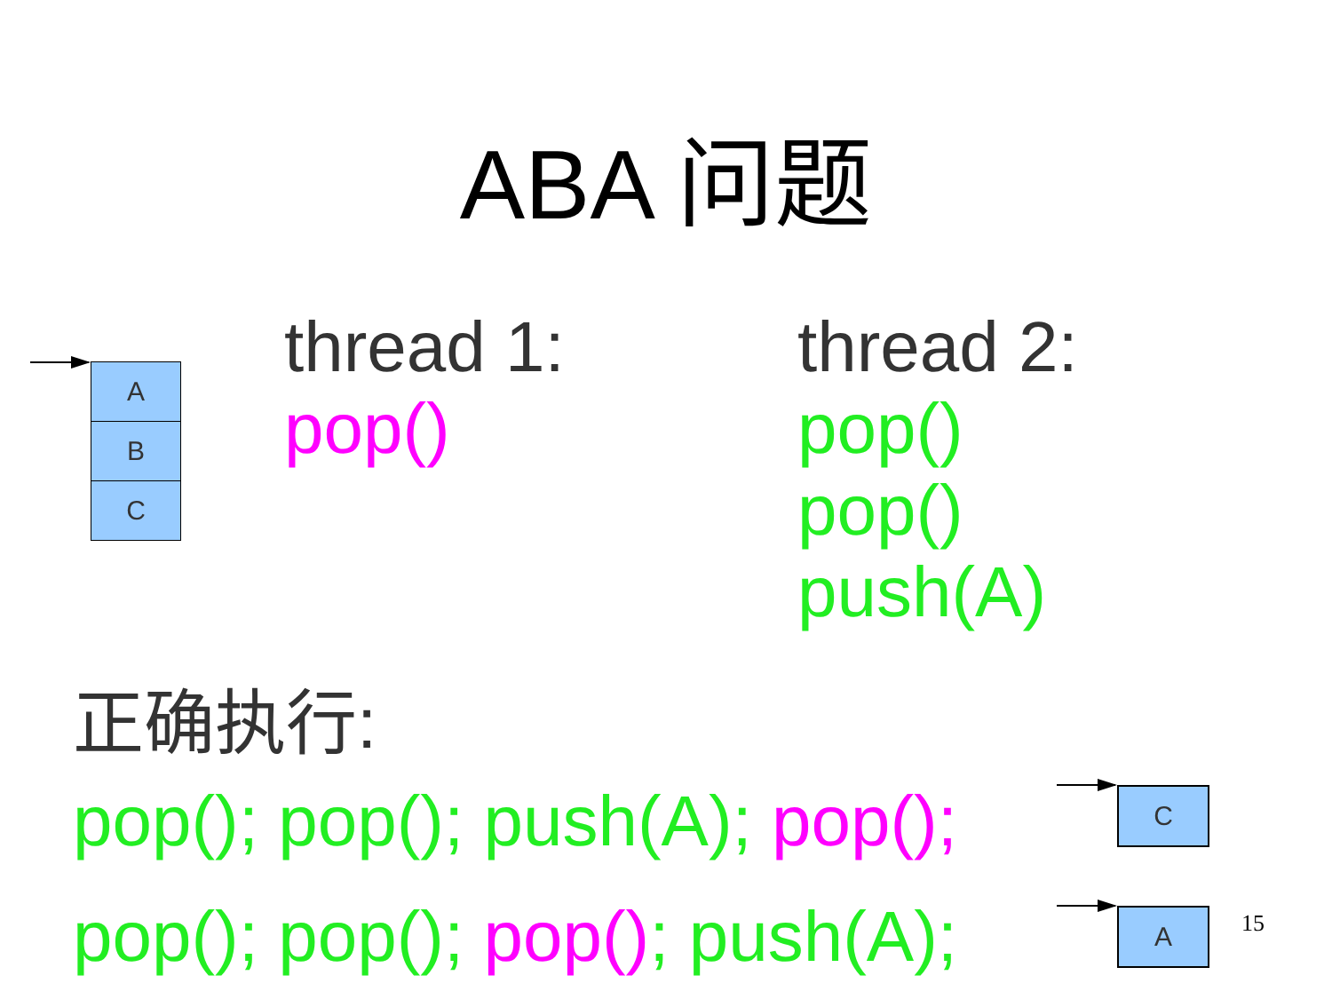ABA 问题
A
B
C
thread 1:
pop()
thread 2:
pop()
pop()
push(A)
正确执行:
pop(); pop(); push(A); pop();
pop(); pop(); pop(); push(A);
C
A 15